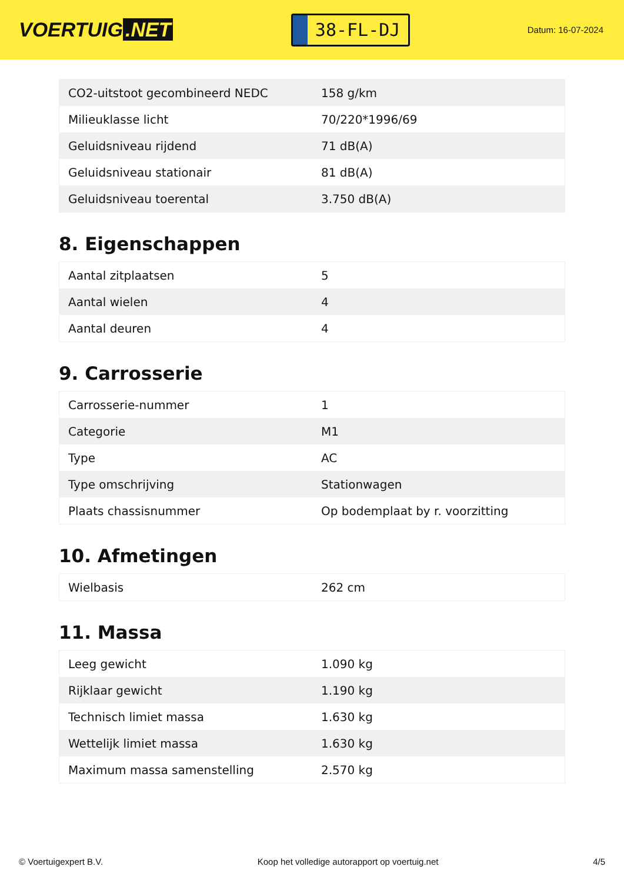VOERTUIG.NET
38-FL-DJ
Datum: 16-07-2024
| CO2-uitstoot gecombineerd NEDC | 158 g/km |
| Milieuklasse licht | 70/220*1996/69 |
| Geluidsniveau rijdend | 71 dB(A) |
| Geluidsniveau stationair | 81 dB(A) |
| Geluidsniveau toerental | 3.750 dB(A) |
8. Eigenschappen
| Aantal zitplaatsen | 5 |
| Aantal wielen | 4 |
| Aantal deuren | 4 |
9. Carrosserie
| Carrosserie-nummer | 1 |
| Categorie | M1 |
| Type | AC |
| Type omschrijving | Stationwagen |
| Plaats chassisnummer | Op bodemplaat by r. voorzitting |
10. Afmetingen
| Wielbasis | 262 cm |
11. Massa
| Leeg gewicht | 1.090 kg |
| Rijklaar gewicht | 1.190 kg |
| Technisch limiet massa | 1.630 kg |
| Wettelijk limiet massa | 1.630 kg |
| Maximum massa samenstelling | 2.570 kg |
© Voertuigexpert B.V. Koop het volledige autorapport op voertuig.net 4/5